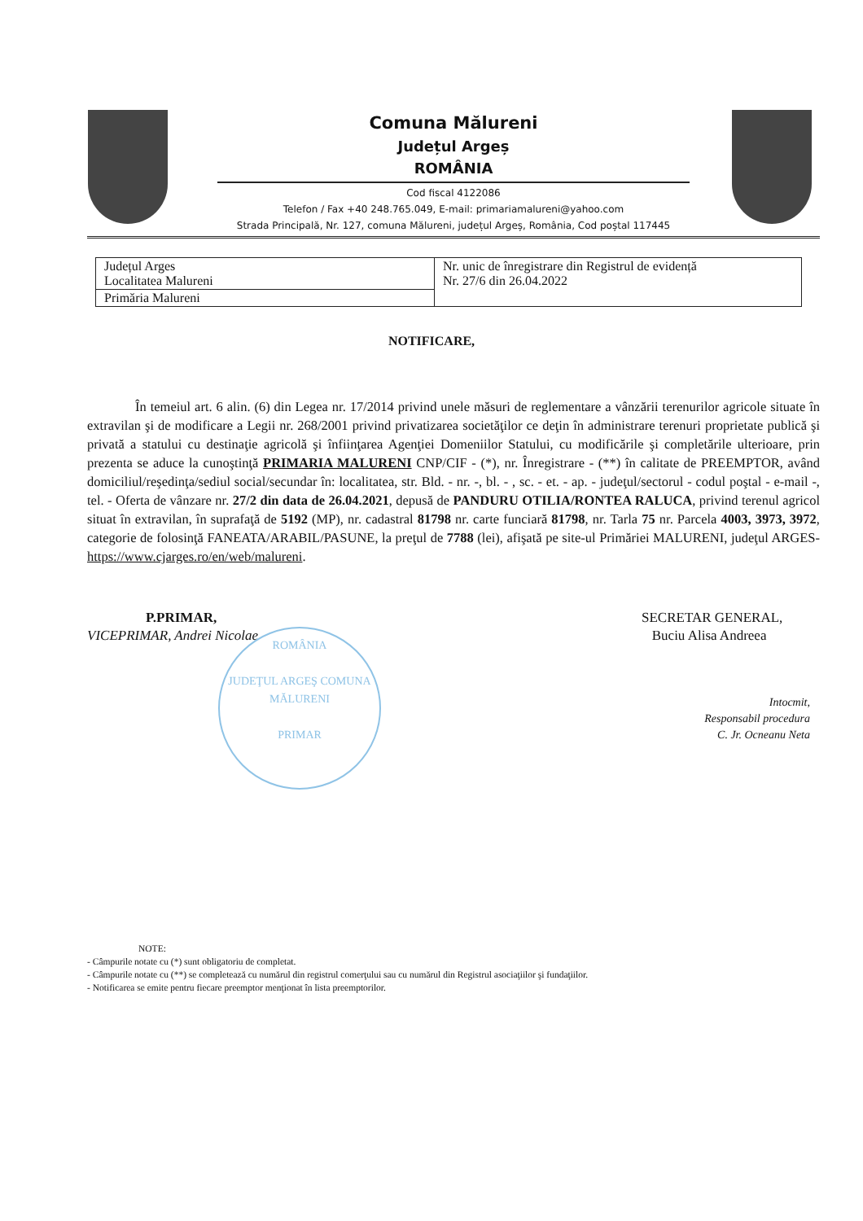Comuna Mălureni
Județul Argeș
ROMÂNIA
Cod fiscal 4122086
Telefon / Fax +40 248.765.049, E-mail: primariamalureni@yahoo.com
Strada Principală, Nr. 127, comuna Mălureni, județul Argeș, România, Cod poștal 117445
| Județul Arges Localitatea Malureni | Nr. unic de înregistrare din Registrul de evidență Nr. 27/6 din 26.04.2022 |
| Primăria Malureni | |
NOTIFICARE,
În temeiul art. 6 alin. (6) din Legea nr. 17/2014 privind unele măsuri de reglementare a vânzării terenurilor agricole situate în extravilan şi de modificare a Legii nr. 268/2001 privind privatizarea societăţilor ce deţin în administrare terenuri proprietate publică şi privată a statului cu destinaţie agricolă şi înfiinţarea Agenţiei Domeniilor Statului, cu modificările şi completările ulterioare, prin prezenta se aduce la cunoştinţă PRIMARIA MALURENI CNP/CIF - (*), nr. Înregistrare - (**) în calitate de PREEMPTOR, având domiciliul/reşedinţa/sediul social/secundar în: localitatea, str. Bld. - nr. -, bl. - , sc. - et. - ap. - judeţul/sectorul - codul poştal - e-mail -, tel. - Oferta de vânzare nr. 27/2 din data de 26.04.2021, depusă de PANDURU OTILIA/RONTEA RALUCA, privind terenul agricol situat în extravilan, în suprafaţă de 5192 (MP), nr. cadastral 81798 nr. carte funciară 81798, nr. Tarla 75 nr. Parcela 4003, 3973, 3972, categorie de folosinţă FANEATA/ARABIL/PASUNE, la preţul de 7788 (lei), afişată pe site-ul Primăriei MALURENI, judeţul ARGES- https://www.cjarges.ro/en/web/malureni.
P.PRIMAR,
VICEPRIMAR, Andrei Nicolae
SECRETAR GENERAL,
Buciu Alisa Andreea
Intocmit,
Responsabil procedura
C. Jr. Ocneanu Neta
ROMÂNIA
JUDEŢUL ARGEŞ COMUNA MĂLURENI
PRIMAR
NOTE:
- Câmpurile notate cu (*) sunt obligatoriu de completat.
- Câmpurile notate cu (**) se completează cu numărul din registrul comerţului sau cu numărul din Registrul asociaţiilor şi fundaţiilor.
- Notificarea se emite pentru fiecare preemptor menţionat în lista preemptorilor.